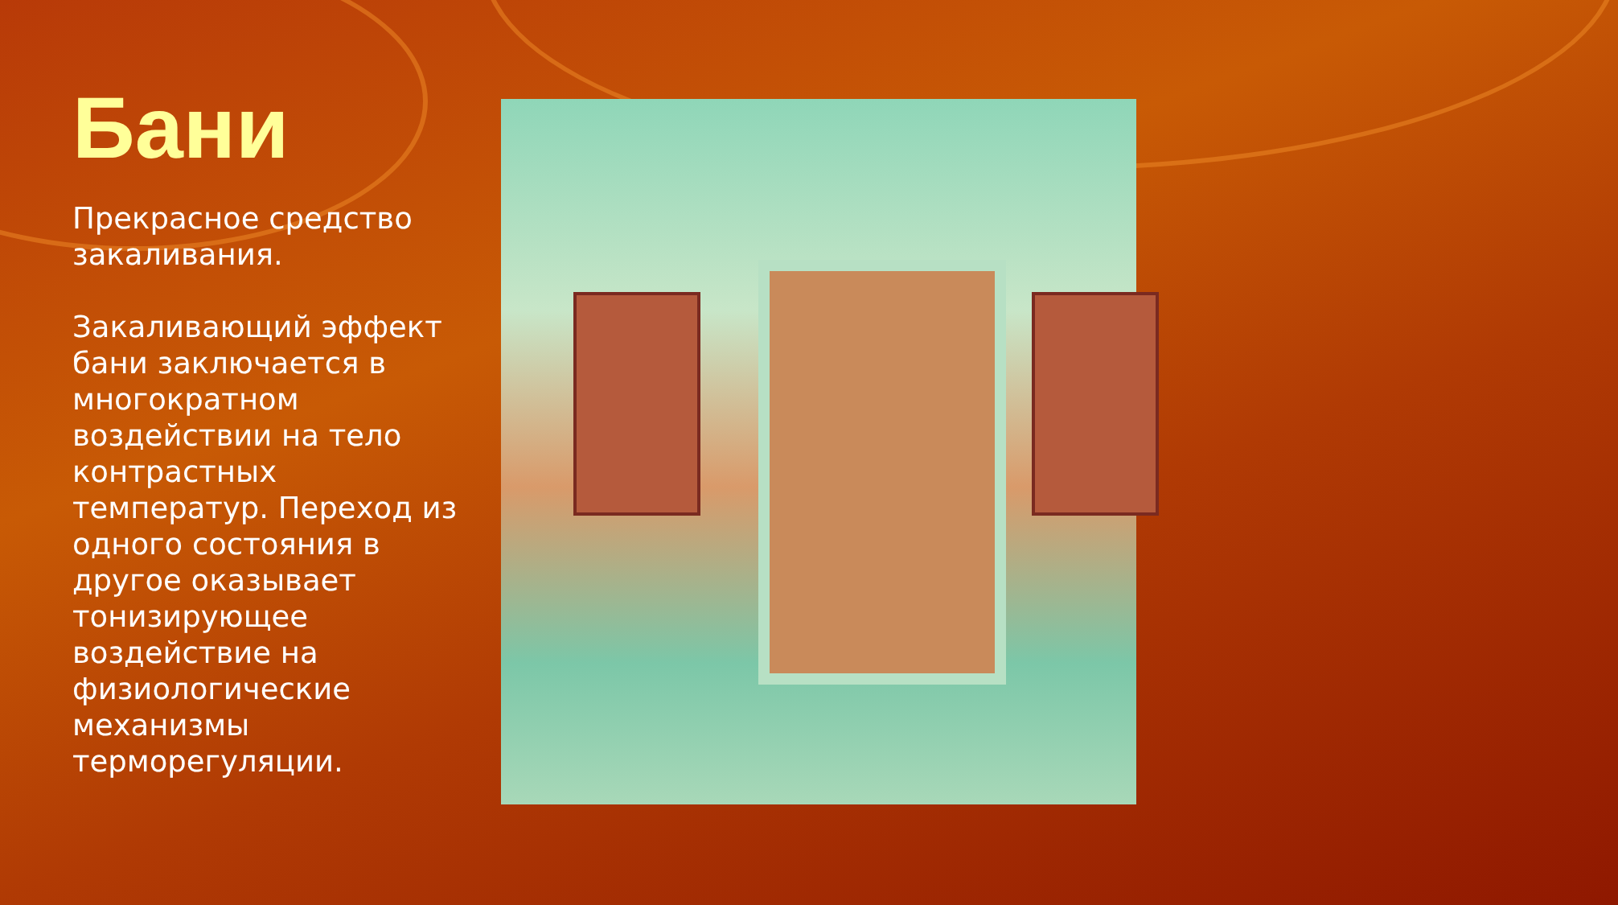Бани
Прекрасное средство закаливания.
Закаливающий эффект бани заключается в многократном воздействии на тело контрастных температур. Переход из одного состояния в другое оказывает тонизирующее воздействие на физиологические механизмы терморегуляции.